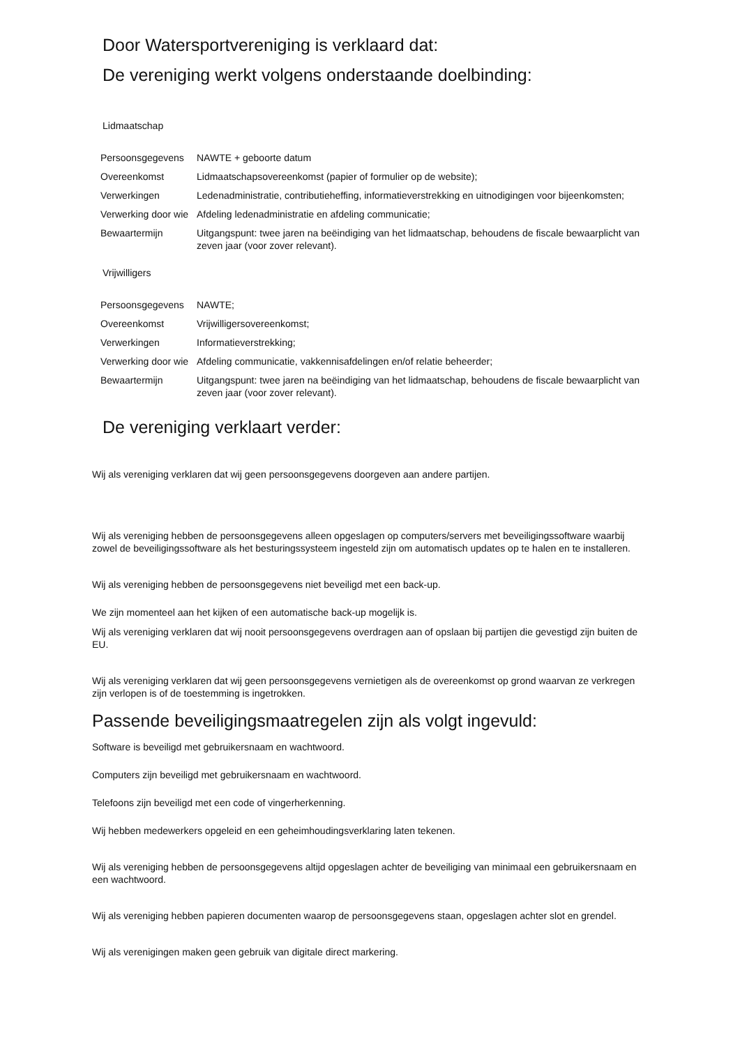Door Watersportvereniging is verklaard dat:
De vereniging werkt volgens onderstaande doelbinding:
Lidmaatschap
| Persoonsgegevens | NAWTE + geboorte datum |
| Overeenkomst | Lidmaatschapsovereenkomst (papier of formulier op de website); |
| Verwerkingen | Ledenadministratie, contributieheffing, informatieverstrekking en uitnodigingen voor bijeenkomsten; |
| Verwerking door wie | Afdeling ledenadministratie en afdeling communicatie; |
| Bewaartermijn | Uitgangspunt: twee jaren na beëindiging van het lidmaatschap, behoudens de fiscale bewaarplicht van zeven jaar (voor zover relevant). |
Vrijwilligers
| Persoonsgegevens | NAWTE; |
| Overeenkomst | Vrijwilligersovereenkomst; |
| Verwerkingen | Informatieverstrekking; |
| Verwerking door wie | Afdeling communicatie, vakkennisafdelingen en/of relatie beheerder; |
| Bewaartermijn | Uitgangspunt: twee jaren na beëindiging van het lidmaatschap, behoudens de fiscale bewaarplicht van zeven jaar (voor zover relevant). |
De vereniging verklaart verder:
Wij als vereniging verklaren dat wij geen persoonsgegevens doorgeven aan andere partijen.
Wij als vereniging hebben de persoonsgegevens alleen opgeslagen op computers/servers met beveiligingssoftware waarbij zowel de beveiligingssoftware als het besturingssysteem ingesteld zijn om automatisch updates op te halen en te installeren.
Wij als vereniging hebben de persoonsgegevens niet beveiligd met een back-up.
We zijn momenteel aan het kijken of een automatische back-up mogelijk is.
Wij als vereniging verklaren dat wij nooit persoonsgegevens overdragen aan of opslaan bij partijen die gevestigd zijn buiten de EU.
Wij als vereniging verklaren dat wij geen persoonsgegevens vernietigen als de overeenkomst op grond waarvan ze verkregen zijn verlopen is of de toestemming is ingetrokken.
Passende beveiligingsmaatregelen zijn als volgt ingevuld:
Software is beveiligd met gebruikersnaam en wachtwoord.
Computers zijn beveiligd met gebruikersnaam en wachtwoord.
Telefoons zijn beveiligd met een code of vingerherkenning.
Wij hebben medewerkers opgeleid en een geheimhoudingsverklaring laten tekenen.
Wij als vereniging hebben de persoonsgegevens altijd opgeslagen achter de beveiliging van minimaal een gebruikersnaam en een wachtwoord.
Wij als vereniging hebben papieren documenten waarop de persoonsgegevens staan, opgeslagen achter slot en grendel.
Wij als verenigingen maken geen gebruik van digitale direct markering.